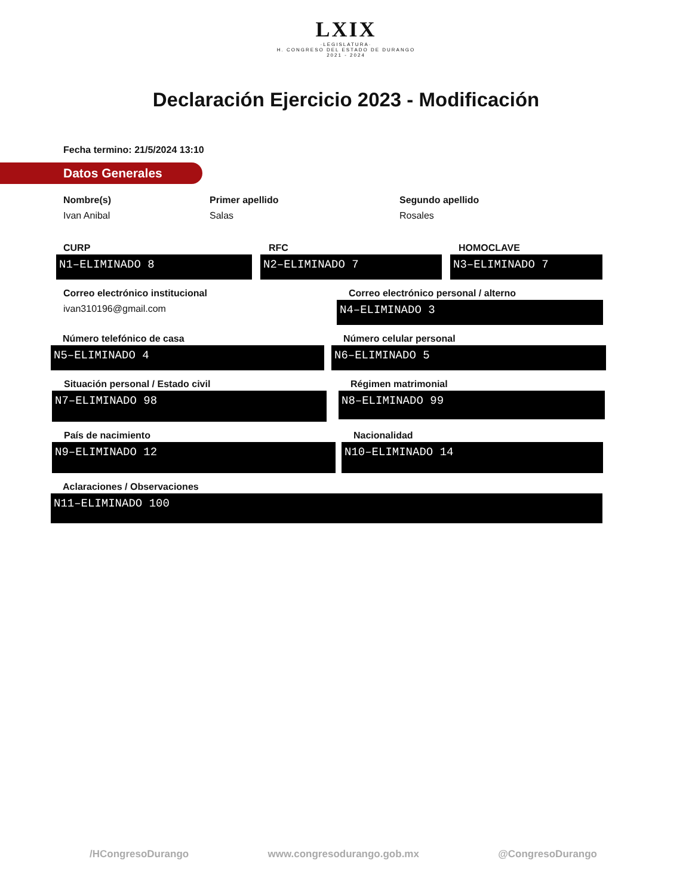LXIX
·LEGISLATURA·
H. CONGRESO DEL ESTADO DE DURANGO
2021 - 2024
Declaración Ejercicio 2023 - Modificación
Fecha termino: 21/5/2024 13:10
Datos Generales
Nombre(s)
Ivan Anibal
Primer apellido
Salas
Segundo apellido
Rosales
CURP
N1–ELIMINADO 8
RFC
N2–ELIMINADO 7
HOMOCLAVE
N3–ELIMINADO 7
Correo electrónico institucional
ivan310196@gmail.com
Correo electrónico personal / alterno
N4–ELIMINADO 3
Número telefónico de casa
N5–ELIMINADO 4
Número celular personal
N6–ELIMINADO 5
Situación personal / Estado civil
N7–ELIMINADO 98
Régimen matrimonial
N8–ELIMINADO 99
País de nacimiento
N9–ELIMINADO 12
Nacionalidad
N10–ELIMINADO 14
Aclaraciones / Observaciones
N11–ELIMINADO 100
/HCongresoDurango www.congresodurango.gob.mx @CongresoDurango